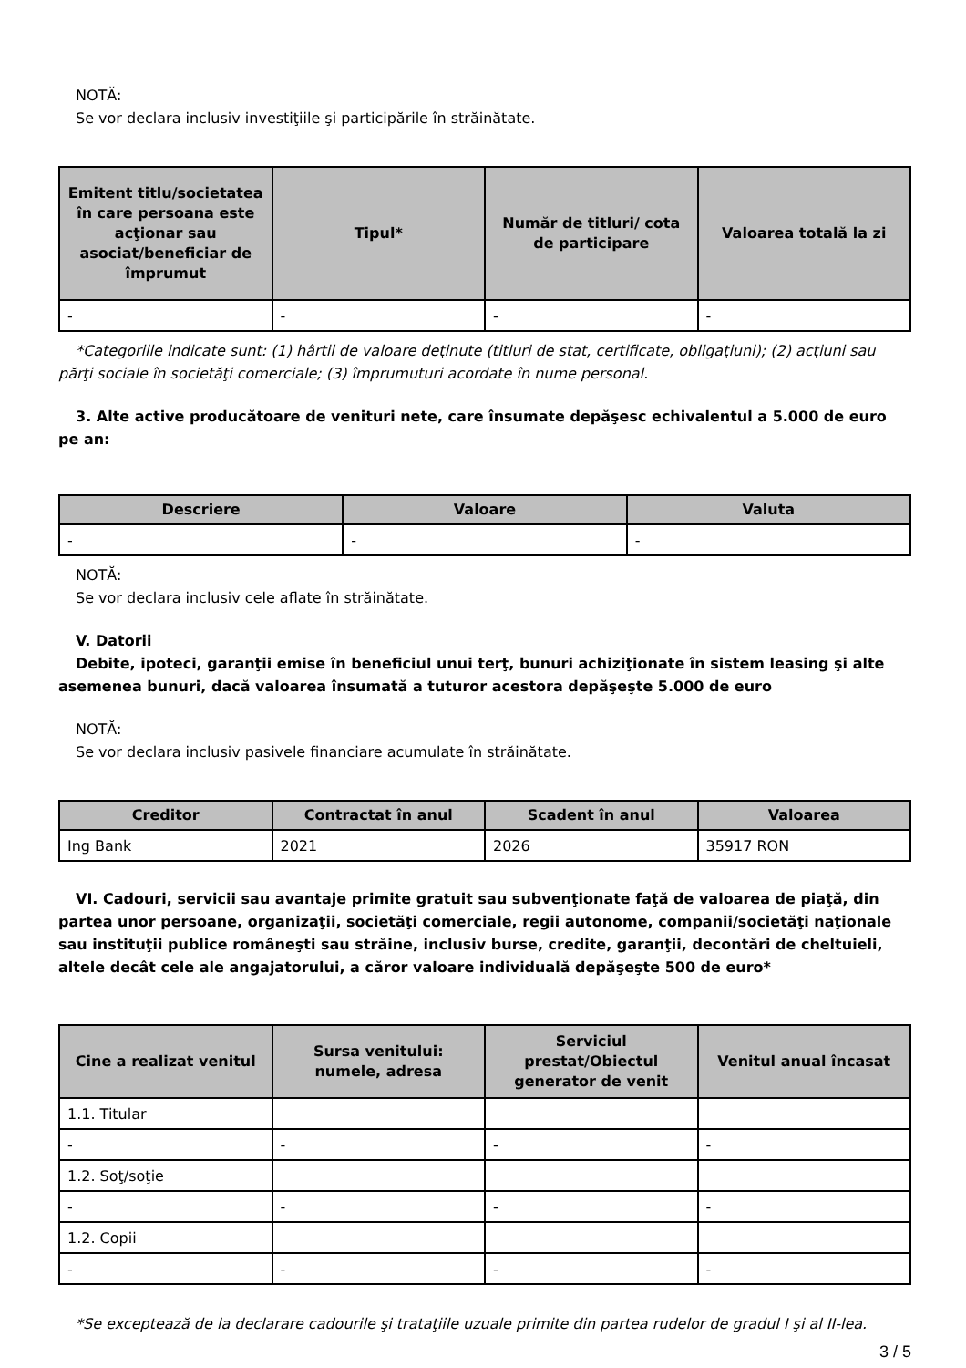NOTĂ:
Se vor declara inclusiv investiţiile şi participările în străinătate.
| Emitent titlu/societatea în care persoana este acţionar sau asociat/beneficiar de împrumut | Tipul* | Număr de titluri/ cota de participare | Valoarea totală la zi |
| --- | --- | --- | --- |
| - | - | - | - |
*Categoriile indicate sunt: (1) hârtii de valoare deţinute (titluri de stat, certificate, obligaţiuni); (2) acţiuni sau părţi sociale în societăţi comerciale; (3) împrumuturi acordate în nume personal.
3. Alte active producătoare de venituri nete, care însumate depăşesc echivalentul a 5.000 de euro pe an:
| Descriere | Valoare | Valuta |
| --- | --- | --- |
| - | - | - |
NOTĂ:
Se vor declara inclusiv cele aflate în străinătate.
V. Datorii
Debite, ipoteci, garanţii emise în beneficiul unui terţ, bunuri achiziţionate în sistem leasing şi alte asemenea bunuri, dacă valoarea însumată a tuturor acestora depăşeşte 5.000 de euro
NOTĂ:
Se vor declara inclusiv pasivele financiare acumulate în străinătate.
| Creditor | Contractat în anul | Scadent în anul | Valoarea |
| --- | --- | --- | --- |
| Ing Bank | 2021 | 2026 | 35917 RON |
VI. Cadouri, servicii sau avantaje primite gratuit sau subvenţionate faţă de valoarea de piaţă, din partea unor persoane, organizaţii, societăţi comerciale, regii autonome, companii/societăţi naţionale sau instituţii publice româneşti sau străine, inclusiv burse, credite, garanţii, decontări de cheltuieli, altele decât cele ale angajatorului, a căror valoare individuală depăşeşte 500 de euro*
| Cine a realizat venitul | Sursa venitului: numele, adresa | Serviciul prestat/Obiectul generator de venit | Venitul anual încasat |
| --- | --- | --- | --- |
| 1.1. Titular | | | |
| - | - | - | - |
| 1.2. Soţ/soţie | | | |
| - | - | - | - |
| 1.2. Copii | | | |
| - | - | - | - |
*Se exceptează de la declarare cadourile şi trataţiile uzuale primite din partea rudelor de gradul I şi al II-lea.
3 / 5